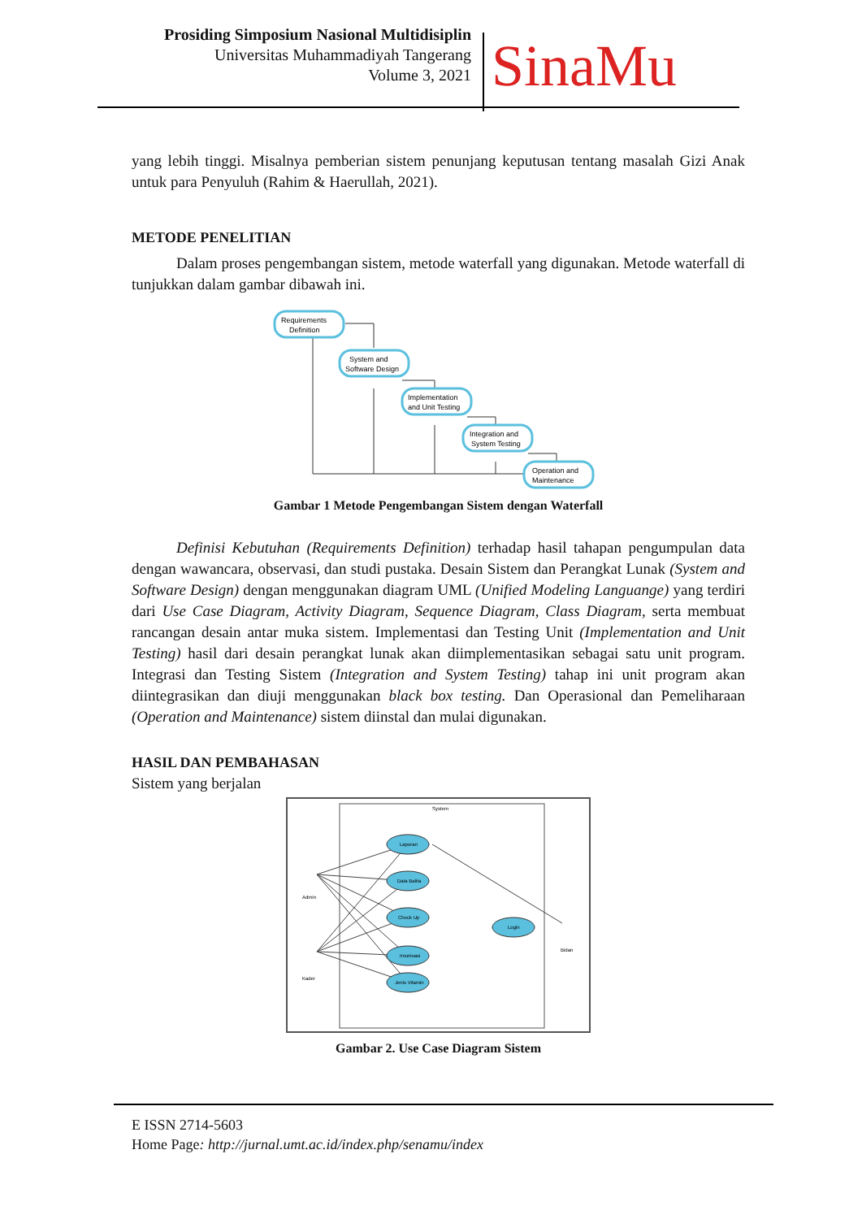Prosiding Simposium Nasional Multidisiplin
Universitas Muhammadiyah Tangerang
Volume 3, 2021
SinaMu
yang lebih tinggi. Misalnya pemberian sistem penunjang keputusan tentang masalah Gizi Anak untuk para Penyuluh (Rahim & Haerullah, 2021).
METODE PENELITIAN
Dalam proses pengembangan sistem, metode waterfall yang digunakan. Metode waterfall di tunjukkan dalam gambar dibawah ini.
Requirements
Definition
System and
Software Design
Implementation
and Unit Testing
Integration and
System Testing
Operation and
Maintenance
Gambar 1 Metode Pengembangan Sistem dengan Waterfall
Definisi Kebutuhan (Requirements Definition) terhadap hasil tahapan pengumpulan data dengan wawancara, observasi, dan studi pustaka. Desain Sistem dan Perangkat Lunak (System and Software Design) dengan menggunakan diagram UML (Unified Modeling Languange) yang terdiri dari Use Case Diagram, Activity Diagram, Sequence Diagram, Class Diagram, serta membuat rancangan desain antar muka sistem. Implementasi dan Testing Unit (Implementation and Unit Testing) hasil dari desain perangkat lunak akan diimplementasikan sebagai satu unit program. Integrasi dan Testing Sistem (Integration and System Testing) tahap ini unit program akan diintegrasikan dan diuji menggunakan black box testing. Dan Operasional dan Pemeliharaan (Operation and Maintenance) sistem diinstal dan mulai digunakan.
HASIL DAN PEMBAHASAN
Sistem yang berjalan
System
Laporan
Data Balita
Check Up
Imunisasi
Jenis Vitamin
Login
Admin
Kader
Bidan
Gambar 2. Use Case Diagram Sistem
E ISSN 2714-5603
Home Page: http://jurnal.umt.ac.id/index.php/senamu/index